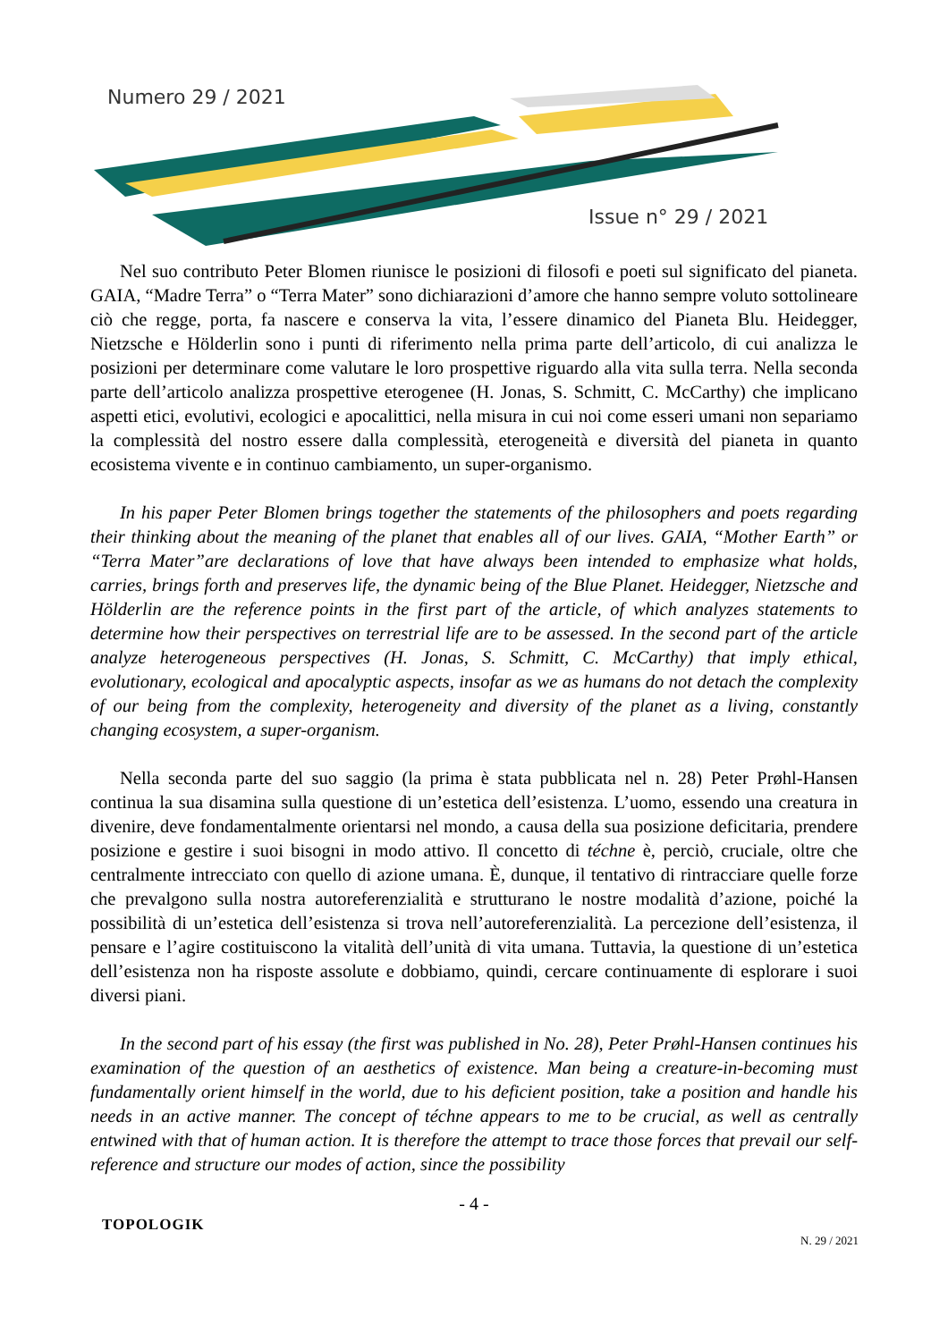Numero 29 / 2021
Issue n° 29 / 2021
Nel suo contributo Peter Blomen riunisce le posizioni di filosofi e poeti sul significato del pianeta. GAIA, “Madre Terra” o “Terra Mater” sono dichiarazioni d’amore che hanno sempre voluto sottolineare ciò che regge, porta, fa nascere e conserva la vita, l’essere dinamico del Pianeta Blu. Heidegger, Nietzsche e Hölderlin sono i punti di riferimento nella prima parte dell’articolo, di cui analizza le posizioni per determinare come valutare le loro prospettive riguardo alla vita sulla terra. Nella seconda parte dell’articolo analizza prospettive eterogenee (H. Jonas, S. Schmitt, C. McCarthy) che implicano aspetti etici, evolutivi, ecologici e apocalittici, nella misura in cui noi come esseri umani non separiamo la complessità del nostro essere dalla complessità, eterogeneità e diversità del pianeta in quanto ecosistema vivente e in continuo cambiamento, un super-organismo.
In his paper Peter Blomen brings together the statements of the philosophers and poets regarding their thinking about the meaning of the planet that enables all of our lives. GAIA, “Mother Earth” or “Terra Mater”are declarations of love that have always been intended to emphasize what holds, carries, brings forth and preserves life, the dynamic being of the Blue Planet. Heidegger, Nietzsche and Hölderlin are the reference points in the first part of the article, of which analyzes statements to determine how their perspectives on terrestrial life are to be assessed. In the second part of the article analyze heterogeneous perspectives (H. Jonas, S. Schmitt, C. McCarthy) that imply ethical, evolutionary, ecological and apocalyptic aspects, insofar as we as humans do not detach the complexity of our being from the complexity, heterogeneity and diversity of the planet as a living, constantly changing ecosystem, a super-organism.
Nella seconda parte del suo saggio (la prima è stata pubblicata nel n. 28) Peter Prøhl-Hansen continua la sua disamina sulla questione di un’estetica dell’esistenza. L’uomo, essendo una creatura in divenire, deve fondamentalmente orientarsi nel mondo, a causa della sua posizione deficitaria, prendere posizione e gestire i suoi bisogni in modo attivo. Il concetto di téchne è, perciò, cruciale, oltre che centralmente intrecciato con quello di azione umana. È, dunque, il tentativo di rintracciare quelle forze che prevalgono sulla nostra autoreferenzialità e strutturano le nostre modalità d’azione, poiché la possibilità di un’estetica dell’esistenza si trova nell’autoreferenzialità. La percezione dell’esistenza, il pensare e l’agire costituiscono la vitalità dell’unità di vita umana. Tuttavia, la questione di un’estetica dell’esistenza non ha risposte assolute e dobbiamo, quindi, cercare continuamente di esplorare i suoi diversi piani.
In the second part of his essay (the first was published in No. 28), Peter Prøhl-Hansen continues his examination of the question of an aesthetics of existence. Man being a creature-in-becoming must fundamentally orient himself in the world, due to his deficient position, take a position and handle his needs in an active manner. The concept of téchne appears to me to be crucial, as well as centrally entwined with that of human action. It is therefore the attempt to trace those forces that prevail our self-reference and structure our modes of action, since the possibility
- 4 -
TOPOLOGIK N. 29 / 2021